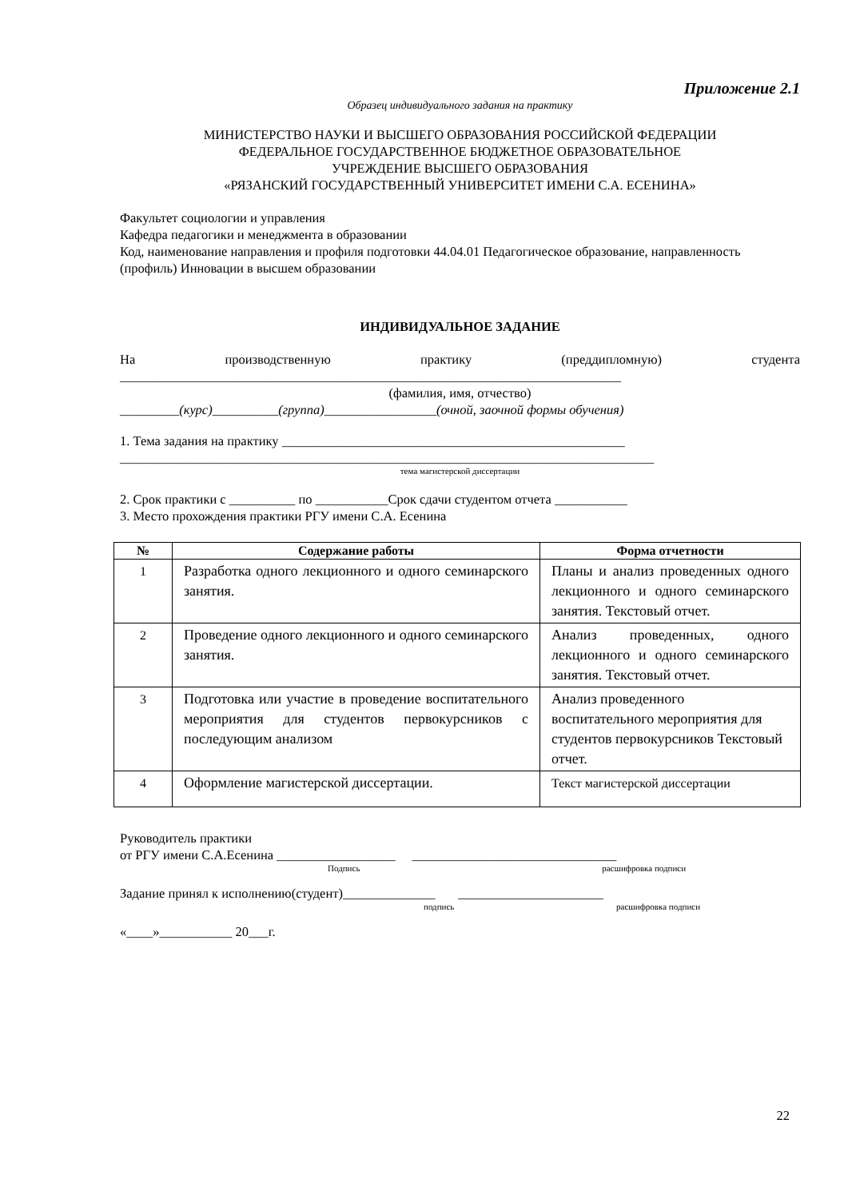Приложение 2.1
Образец индивидуального задания на практику
МИНИСТЕРСТВО НАУКИ И ВЫСШЕГО ОБРАЗОВАНИЯ РОССИЙСКОЙ ФЕДЕРАЦИИ
ФЕДЕРАЛЬНОЕ ГОСУДАРСТВЕННОЕ БЮДЖЕТНОЕ ОБРАЗОВАТЕЛЬНОЕ
УЧРЕЖДЕНИЕ ВЫСШЕГО ОБРАЗОВАНИЯ
«РЯЗАНСКИЙ ГОСУДАРСТВЕННЫЙ УНИВЕРСИТЕТ ИМЕНИ С.А. ЕСЕНИНА»
Факультет социологии и управления
Кафедра педагогики и менеджмента в образовании
Код, наименование направления и профиля подготовки 44.04.01 Педагогическое образование, направленность (профиль) Инновации в высшем образовании
ИНДИВИДУАЛЬНОЕ ЗАДАНИЕ
На производственную практику (преддипломную) студента
____________________________________________________________________________
(фамилия, имя, отчество)
_________(курс)__________(группа)_________________(очной, заочной формы обучения)
1. Тема задания на практику ____________________________________________________
_________________________________________________________________________________
тема магистерской диссертации
2. Срок практики с __________ по ___________Срок сдачи студентом отчета ___________
3. Место прохождения практики РГУ имени С.А. Есенина
| № | Содержание работы | Форма отчетности |
| --- | --- | --- |
| 1 | Разработка одного лекционного и одного семинарского занятия. | Планы и анализ проведенных одного лекционного и одного семинарского занятия. Текстовый отчет. |
| 2 | Проведение одного лекционного и одного семинарского занятия. | Анализ проведенных, одного лекционного и одного семинарского занятия. Текстовый отчет. |
| 3 | Подготовка или участие в проведение воспитательного мероприятия для студентов первокурсников с последующим анализом | Анализ проведенного воспитательного мероприятия для студентов первокурсников Текстовый отчет. |
| 4 | Оформление магистерской диссертации. | Текст магистерской диссертации |
Руководитель практики
от РГУ имени С.А.Есенина __________________ _______________________________
Подпись расшифровка подписи
Задание принял к исполнению(студент)______________ ______________________
подпись расшифровка подписи
«____»___________ 20___г.
22